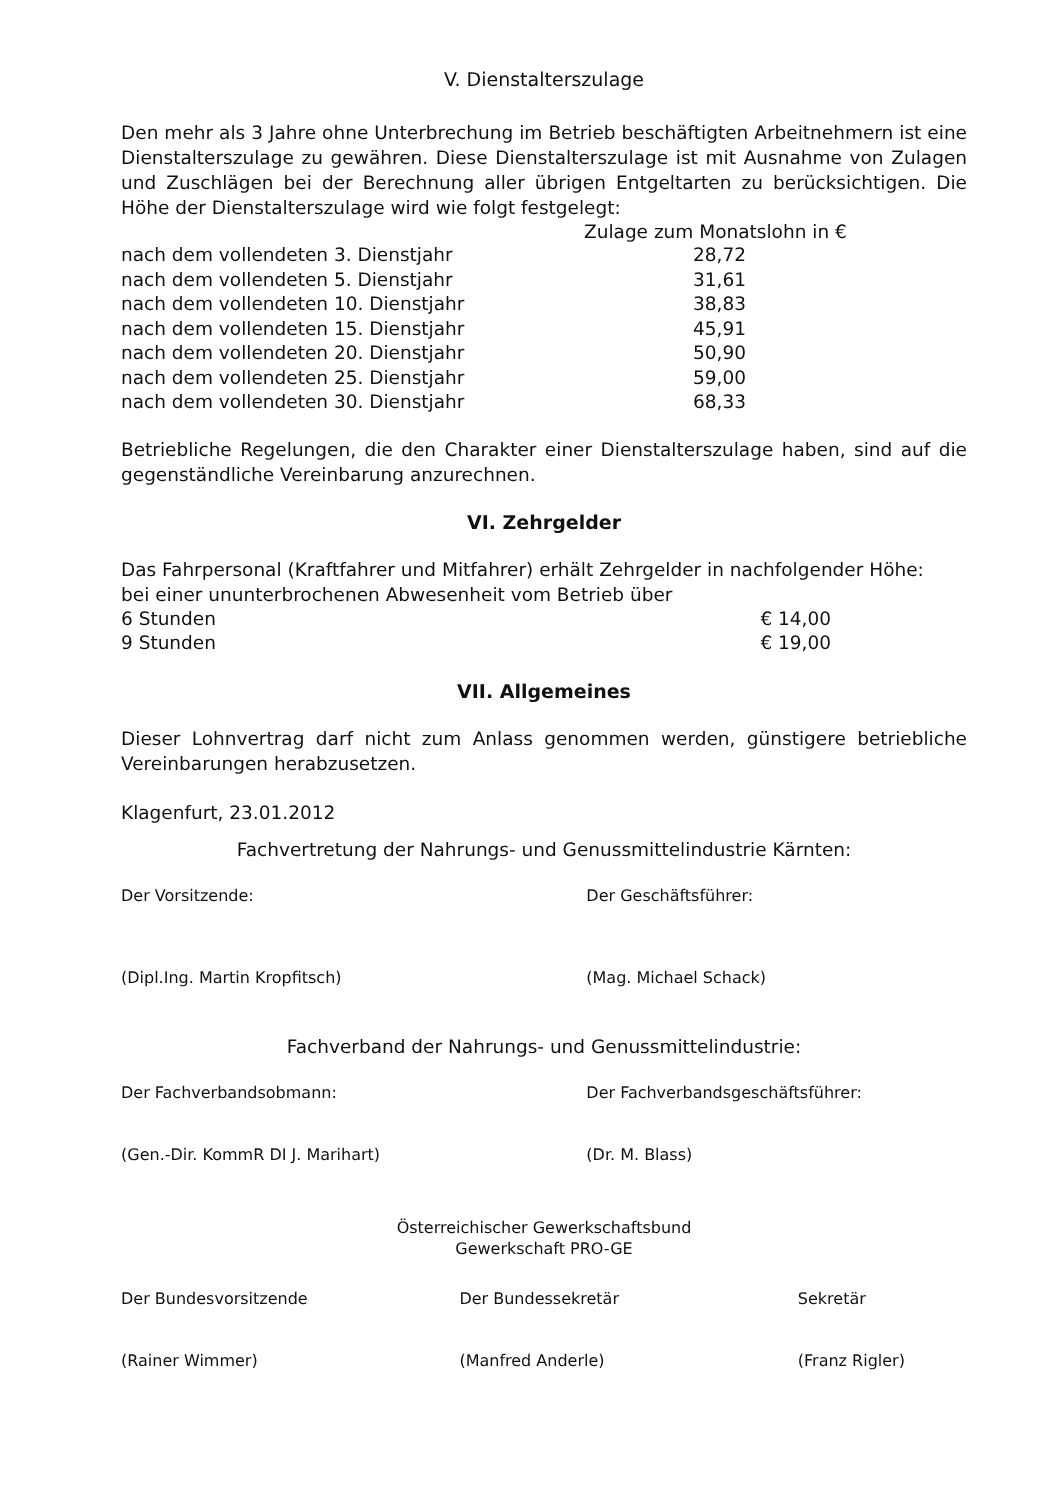V. Dienstalterszulage
Den mehr als 3 Jahre ohne Unterbrechung im Betrieb beschäftigten Arbeitnehmern ist eine Dienstalterszulage zu gewähren. Diese Dienstalterszulage ist mit Ausnahme von Zulagen und Zuschlägen bei der Berechnung aller übrigen Entgeltarten zu berücksichtigen. Die Höhe der Dienstalterszulage wird wie folgt festgelegt:
| | Zulage zum Monatslohn in € |
| --- | --- |
| nach dem vollendeten 3. Dienstjahr | 28,72 |
| nach dem vollendeten 5. Dienstjahr | 31,61 |
| nach dem vollendeten 10. Dienstjahr | 38,83 |
| nach dem vollendeten 15. Dienstjahr | 45,91 |
| nach dem vollendeten 20. Dienstjahr | 50,90 |
| nach dem vollendeten 25. Dienstjahr | 59,00 |
| nach dem vollendeten 30. Dienstjahr | 68,33 |
Betriebliche Regelungen, die den Charakter einer Dienstalterszulage haben, sind auf die gegenständliche Vereinbarung anzurechnen.
VI. Zehrgelder
Das Fahrpersonal (Kraftfahrer und Mitfahrer) erhält Zehrgelder in nachfolgender Höhe:
bei einer ununterbrochenen Abwesenheit vom Betrieb über
| 6 Stunden | € 14,00 |
| 9 Stunden | € 19,00 |
VII. Allgemeines
Dieser Lohnvertrag darf nicht zum Anlass genommen werden, günstigere betriebliche Vereinbarungen herabzusetzen.
Klagenfurt, 23.01.2012
Fachvertretung der Nahrungs- und Genussmittelindustrie Kärnten:
Der Vorsitzende: Der Geschäftsführer:
(Dipl.Ing. Martin Kropfitsch) (Mag. Michael Schack)
Fachverband der Nahrungs- und Genussmittelindustrie:
Der Fachverbandsobmann: Der Fachverbandsgeschäftsführer:
(Gen.-Dir. KommR DI J. Marihart)
(Dr. M. Blass)
Österreichischer Gewerkschaftsbund
Gewerkschaft PRO-GE
Der Bundesvorsitzende Der Bundessekretär Sekretär
(Rainer Wimmer) (Manfred Anderle) (Franz Rigler)